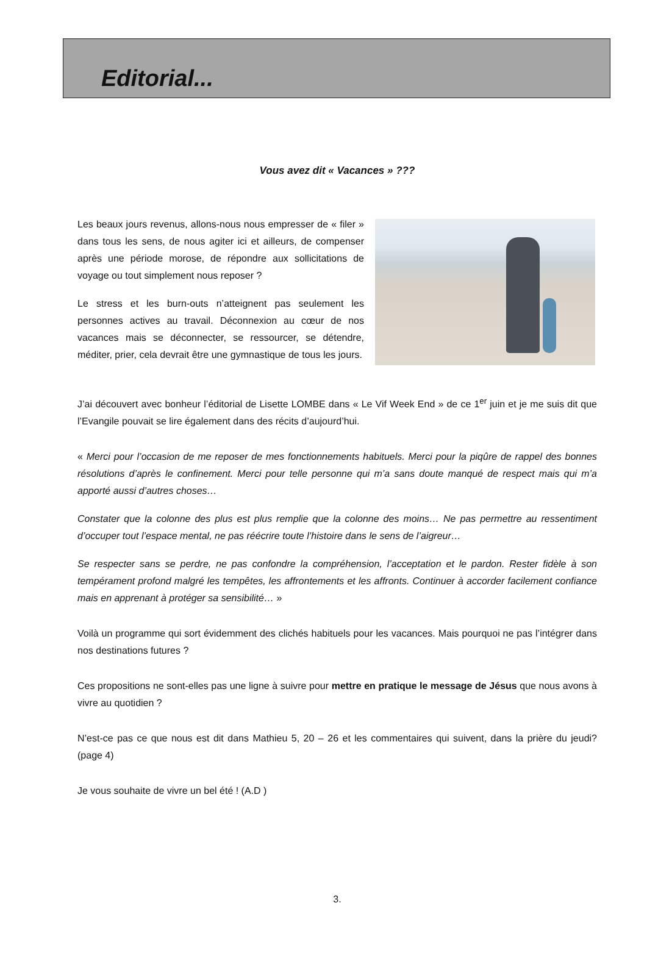Editorial...
Vous avez dit « Vacances » ???
Les beaux jours revenus, allons-nous nous empresser de « filer » dans tous les sens, de nous agiter ici et ailleurs, de compenser après une période morose, de répondre aux sollicitations de voyage ou tout simplement nous reposer ?
Le stress et les burn-outs n’atteignent pas seulement les personnes actives au travail. Déconnexion au cœur de nos vacances mais se déconnecter, se ressourcer, se détendre, méditer, prier, cela devrait être une gymnastique de tous les jours.
J’ai découvert avec bonheur l’éditorial de Lisette LOMBE dans « Le Vif Week End » de ce 1<sup>er</sup> juin et je me suis dit que l’Evangile pouvait se lire également dans des récits d’aujourd’hui.
« Merci pour l’occasion de me reposer de mes fonctionnements habituels. Merci pour la piqûre de rappel des bonnes résolutions d’après le confinement. Merci pour telle personne qui m’a sans doute manqué de respect mais qui m’a apporté aussi d’autres choses…
Constater que la colonne des plus est plus remplie que la colonne des moins… Ne pas permettre au ressentiment d’occuper tout l’espace mental, ne pas réécrire toute l’histoire dans le sens de l’aigreur…
Se respecter sans se perdre, ne pas confondre la compréhension, l’acceptation et le pardon. Rester fidèle à son tempérament profond malgré les tempêtes, les affrontements et les affronts. Continuer à accorder facilement confiance mais en apprenant à protéger sa sensibilité… »
Voilà un programme qui sort évidemment des clichés habituels pour les vacances. Mais pourquoi ne pas l’intégrer dans nos destinations futures ?
Ces propositions ne sont-elles pas une ligne à suivre pour mettre en pratique le message de Jésus que nous avons à vivre au quotidien ?
N’est-ce pas ce que nous est dit dans Mathieu 5, 20 – 26 et les commentaires qui suivent, dans la prière du jeudi? (page 4)
Je vous souhaite de vivre un bel été ! (A.D )
3.